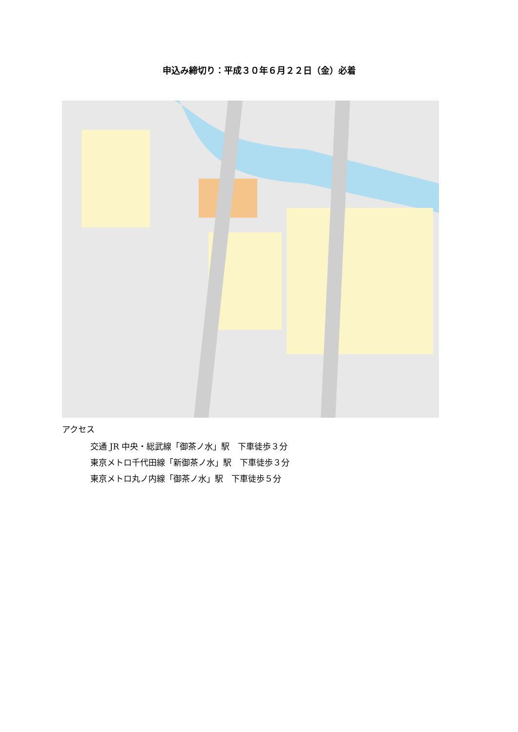申込み締切り：平成３０年６月２２日（金）必着
アクセス
交通 JR 中央・総武線「御茶ノ水」駅　下車徒歩３分
東京メトロ千代田線「新御茶ノ水」駅　下車徒歩３分
東京メトロ丸ノ内線「御茶ノ水」駅　下車徒歩５分